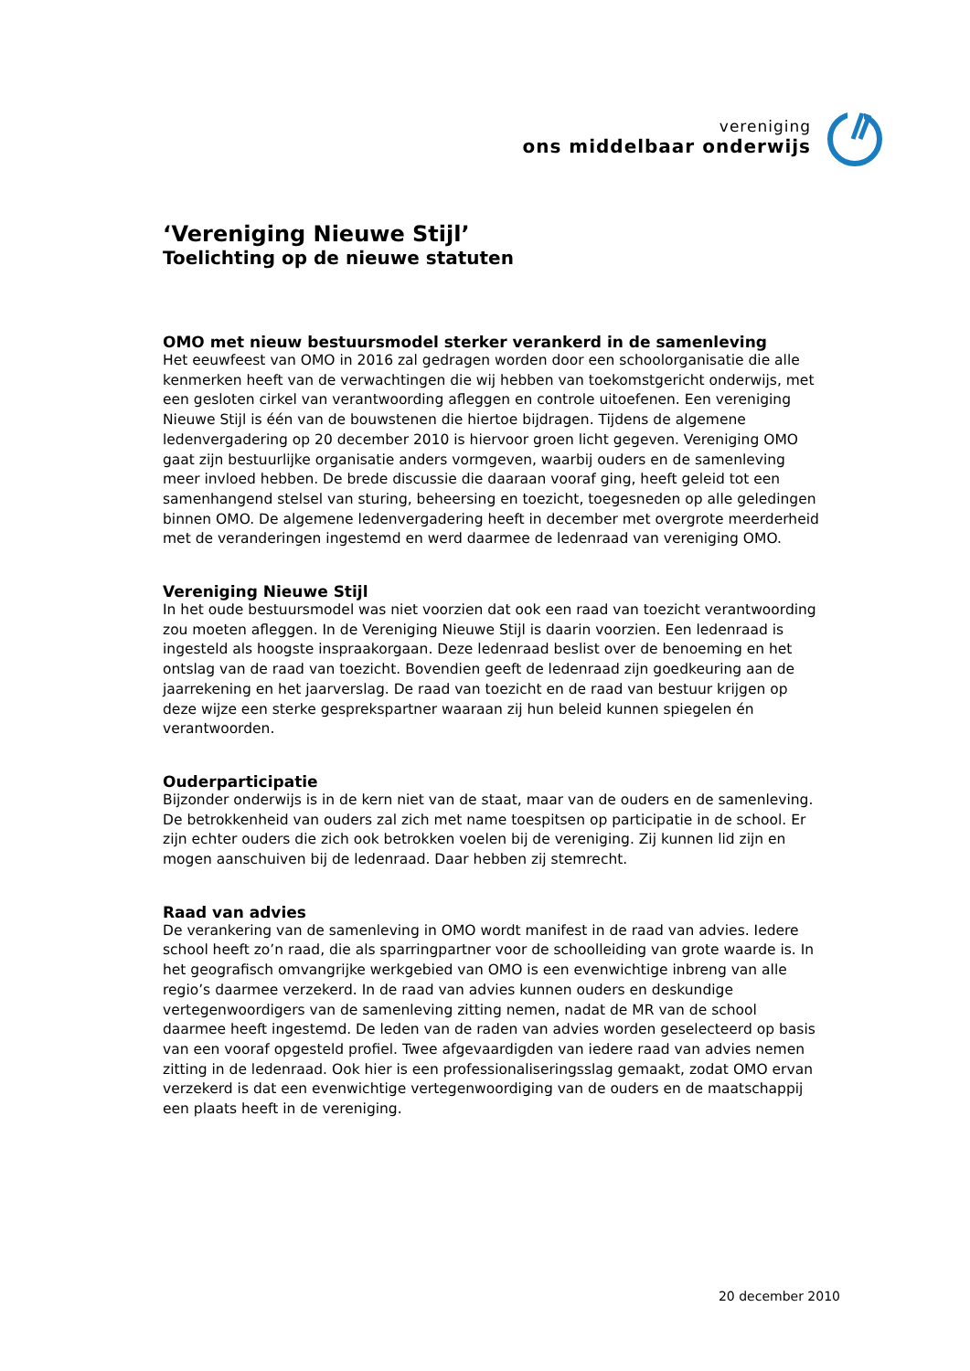vereniging
ons middelbaar onderwijs
‘Vereniging Nieuwe Stijl’
Toelichting op de nieuwe statuten
OMO met nieuw bestuursmodel sterker verankerd in de samenleving
Het eeuwfeest van OMO in 2016 zal gedragen worden door een schoolorganisatie die alle kenmerken heeft van de verwachtingen die wij hebben van toekomstgericht onderwijs, met een gesloten cirkel van verantwoording afleggen en controle uitoefenen. Een vereniging Nieuwe Stijl is één van de bouwstenen die hiertoe bijdragen. Tijdens de algemene ledenvergadering op 20 december 2010 is hiervoor groen licht gegeven. Vereniging OMO gaat zijn bestuurlijke organisatie anders vormgeven, waarbij ouders en de samenleving meer invloed hebben. De brede discussie die daaraan vooraf ging, heeft geleid tot een samenhangend stelsel van sturing, beheersing en toezicht, toegesneden op alle geledingen binnen OMO. De algemene ledenvergadering heeft in december met overgrote meerderheid met de veranderingen ingestemd en werd daarmee de ledenraad van vereniging OMO.
Vereniging Nieuwe Stijl
In het oude bestuursmodel was niet voorzien dat ook een raad van toezicht verantwoording zou moeten afleggen. In de Vereniging Nieuwe Stijl is daarin voorzien. Een ledenraad is ingesteld als hoogste inspraakorgaan. Deze ledenraad beslist over de benoeming en het ontslag van de raad van toezicht. Bovendien geeft de ledenraad zijn goedkeuring aan de jaarrekening en het jaarverslag. De raad van toezicht en de raad van bestuur krijgen op deze wijze een sterke gesprekspartner waaraan zij hun beleid kunnen spiegelen én verantwoorden.
Ouderparticipatie
Bijzonder onderwijs is in de kern niet van de staat, maar van de ouders en de samenleving. De betrokkenheid van ouders zal zich met name toespitsen op participatie in de school. Er zijn echter ouders die zich ook betrokken voelen bij de vereniging. Zij kunnen lid zijn en mogen aanschuiven bij de ledenraad. Daar hebben zij stemrecht.
Raad van advies
De verankering van de samenleving in OMO wordt manifest in de raad van advies. Iedere school heeft zo’n raad, die als sparringpartner voor de schoolleiding van grote waarde is. In het geografisch omvangrijke werkgebied van OMO is een evenwichtige inbreng van alle regio’s daarmee verzekerd. In de raad van advies kunnen ouders en deskundige vertegenwoordigers van de samenleving zitting nemen, nadat de MR van de school daarmee heeft ingestemd. De leden van de raden van advies worden geselecteerd op basis van een vooraf opgesteld profiel. Twee afgevaardigden van iedere raad van advies nemen zitting in de ledenraad. Ook hier is een professionaliseringsslag gemaakt, zodat OMO ervan verzekerd is dat een evenwichtige vertegenwoordiging van de ouders en de maatschappij een plaats heeft in de vereniging.
20 december 2010